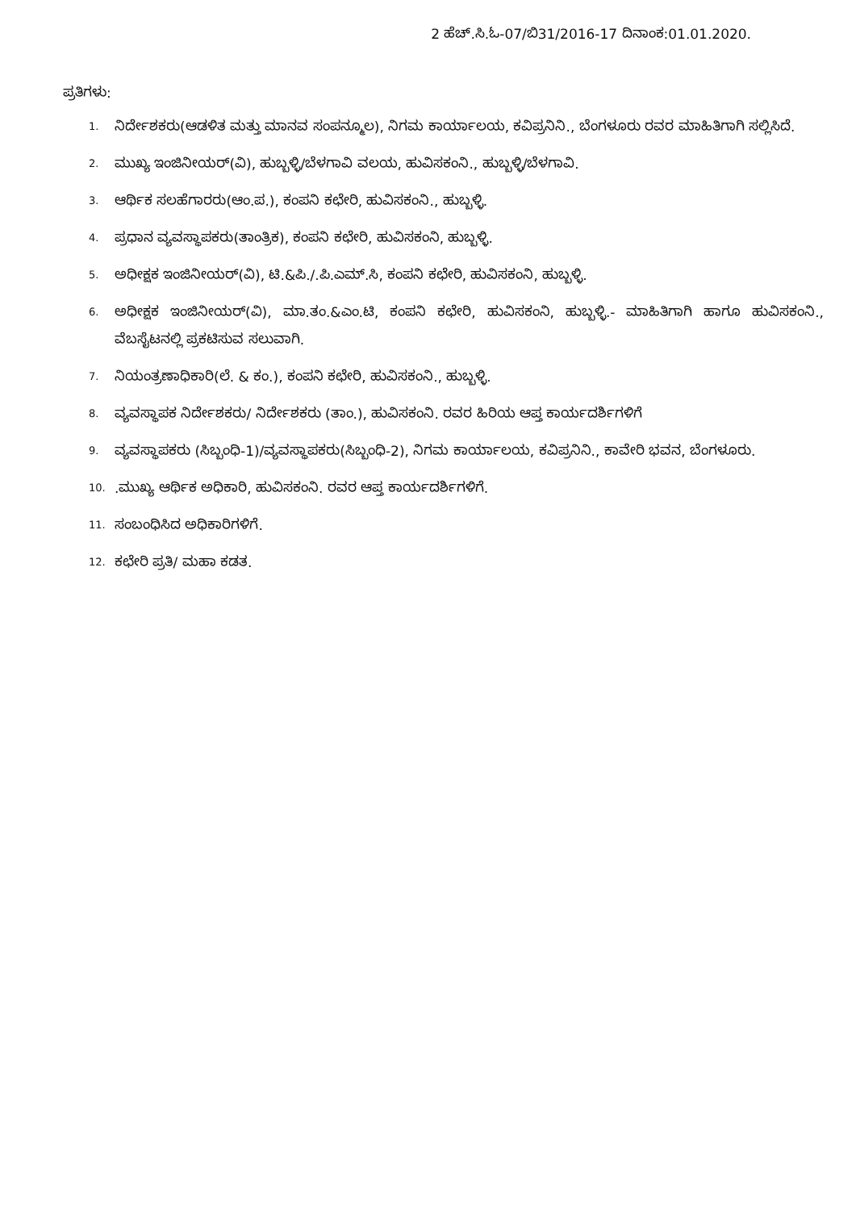2 ಹೆಚ್.ಸಿ.ಓ-07/ಬಿ31/2016-17 ದಿನಾಂಕ:01.01.2020.
ಪ್ರತಿಗಳು:
1. ನಿರ್ದೇಶಕರು(ಆಡಳಿತ ಮತ್ತು ಮಾನವ ಸಂಪನ್ಮೂಲ), ನಿಗಮ ಕಾರ್ಯಾಲಯ, ಕವಿಪ್ರನಿನಿ., ಬೆಂಗಳೂರು ರವರ ಮಾಹಿತಿಗಾಗಿ ಸಲ್ಲಿಸಿದೆ.
2. ಮುಖ್ಯ ಇಂಜಿನೀಯರ್(ವಿ), ಹುಬ್ಬಳ್ಳಿ/ಬೆಳಗಾವಿ ವಲಯ, ಹುವಿಸಕಂನಿ., ಹುಬ್ಬಳ್ಳಿ/ಬೆಳಗಾವಿ.
3. ಆರ್ಥಿಕ ಸಲಹೆಗಾರರು(ಆಂ.ಪ.), ಕಂಪನಿ ಕಛೇರಿ, ಹುವಿಸಕಂನಿ., ಹುಬ್ಬಳ್ಳಿ.
4. ಪ್ರಧಾನ ವ್ಯವಸ್ಥಾಪಕರು(ತಾಂತ್ರಿಕ), ಕಂಪನಿ ಕಛೇರಿ, ಹುವಿಸಕಂನಿ, ಹುಬ್ಬಳ್ಳಿ.
5. ಅಧೀಕ್ಷಕ ಇಂಜಿನೀಯರ್(ವಿ), ಟಿ.&ಪಿ./.ಪಿ.ಎಮ್.ಸಿ, ಕಂಪನಿ ಕಛೇರಿ, ಹುವಿಸಕಂನಿ, ಹುಬ್ಬಳ್ಳಿ.
6. ಅಧೀಕ್ಷಕ ಇಂಜಿನೀಯರ್(ವಿ), ಮಾ.ತಂ.&ಎಂ.ಟಿ, ಕಂಪನಿ ಕಛೇರಿ, ಹುವಿಸಕಂನಿ, ಹುಬ್ಬಳ್ಳಿ.- ಮಾಹಿತಿಗಾಗಿ ಹಾಗೂ ಹುವಿಸಕಂನಿ., ವೆಬಸೈಟನಲ್ಲಿ ಪ್ರಕಟಿಸುವ ಸಲುವಾಗಿ.
7. ನಿಯಂತ್ರಣಾಧಿಕಾರಿ(ಲೆ. & ಕಂ.), ಕಂಪನಿ ಕಛೇರಿ, ಹುವಿಸಕಂನಿ., ಹುಬ್ಬಳ್ಳಿ.
8. ವ್ಯವಸ್ಥಾಪಕ ನಿರ್ದೇಶಕರು/ ನಿರ್ದೇಶಕರು (ತಾಂ.), ಹುವಿಸಕಂನಿ. ರವರ ಹಿರಿಯ ಆಪ್ತ ಕಾರ್ಯದರ್ಶಿಗಳಿಗೆ
9. ವ್ಯವಸ್ಥಾಪಕರು (ಸಿಬ್ಬಂಧಿ-1)/ವ್ಯವಸ್ಥಾಪಕರು(ಸಿಬ್ಬಂಧಿ-2), ನಿಗಮ ಕಾರ್ಯಾಲಯ, ಕವಿಪ್ರನಿನಿ., ಕಾವೇರಿ ಭವನ, ಬೆಂಗಳೂರು.
10..ಮುಖ್ಯ ಆರ್ಥಿಕ ಅಧಿಕಾರಿ, ಹುವಿಸಕಂನಿ. ರವರ ಆಪ್ತ ಕಾರ್ಯದರ್ಶಿಗಳಿಗೆ.
11. ಸಂಬಂಧಿಸಿದ ಅಧಿಕಾರಿಗಳಿಗೆ.
12. ಕಛೇರಿ ಪ್ರತಿ/ ಮಹಾ ಕಡತ.